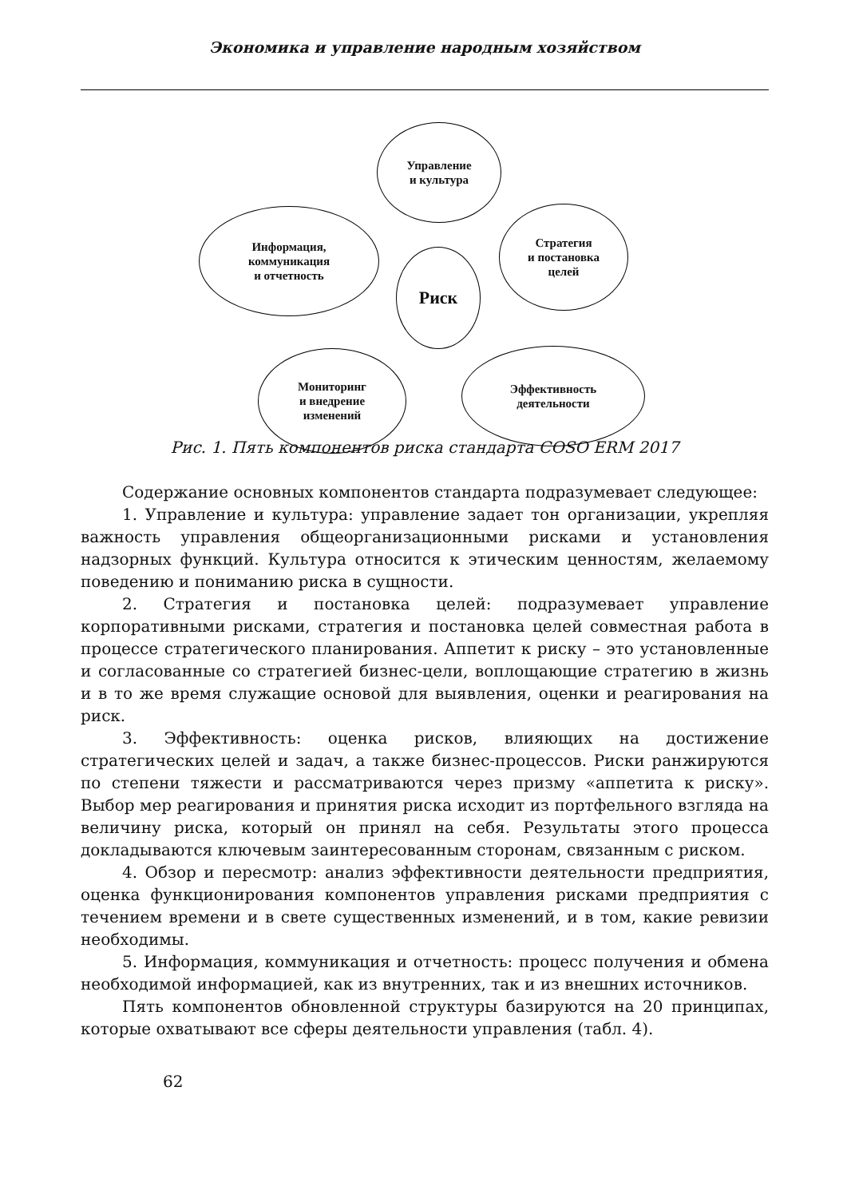Экономика и управление народным хозяйством
Управление
и культура
Информация,
коммуникация
и отчетность
Стратегия
и постановка
целей
Риск
Мониторинг
и внедрение
изменений
Эффективность
деятельности
Рис. 1. Пять компонентов риска стандарта COSO ERM 2017
Содержание основных компонентов стандарта подразумевает следующее:
1. Управление и культура: управление задает тон организации, укрепляя важность управления общеорганизационными рисками и установления надзорных функций. Культура относится к этическим ценностям, желаемому поведению и пониманию риска в сущности.
2. Стратегия и постановка целей: подразумевает управление корпоративными рисками, стратегия и постановка целей совместная работа в процессе стратегического планирования. Аппетит к риску – это установленные и согласованные со стратегией бизнес-цели, воплощающие стратегию в жизнь и в то же время служащие основой для выявления, оценки и реагирования на риск.
3. Эффективность: оценка рисков, влияющих на достижение стратегических целей и задач, а также бизнес-процессов. Риски ранжируются по степени тяжести и рассматриваются через призму «аппетита к риску». Выбор мер реагирования и принятия риска исходит из портфельного взгляда на величину риска, который он принял на себя. Результаты этого процесса докладываются ключевым заинтересованным сторонам, связанным с риском.
4. Обзор и пересмотр: анализ эффективности деятельности предприятия, оценка функционирования компонентов управления рисками предприятия с течением времени и в свете существенных изменений, и в том, какие ревизии необходимы.
5. Информация, коммуникация и отчетность: процесс получения и обмена необходимой информацией, как из внутренних, так и из внешних источников.
Пять компонентов обновленной структуры базируются на 20 принципах, которые охватывают все сферы деятельности управления (табл. 4).
62